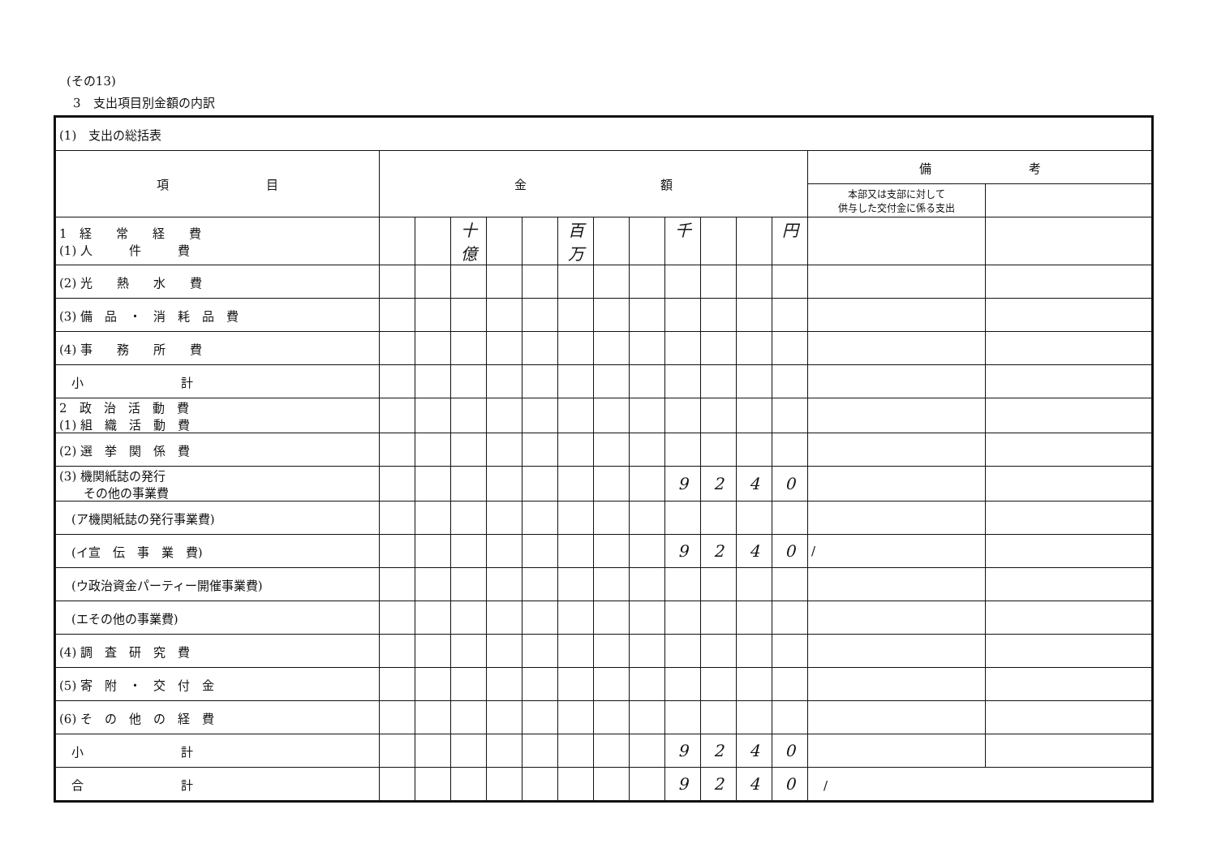(その13)
3　支出項目別金額の内訳
| (1) 支出の総括表 | | | | | | | | | | | | | | |
| 項 目 | 金 額 | | | | | | | | | | | | 備 考 | |
| | | | | | | | | | | | | | 本部又は支部に対して 供与した交付金に係る支出 | |
| 1 経 常 経 費 (1) 人 件 費 | | | 十億 | | | 百万 | | | 千 | | | 円 | | |
| (2) 光 熱 水 費 | | | | | | | | | | | | | | |
| (3) 備 品 ・ 消 耗 品 費 | | | | | | | | | | | | | | |
| (4) 事 務 所 費 | | | | | | | | | | | | | | |
| 小 計 | | | | | | | | | | | | | | |
| 2 政 治 活 動 費 (1) 組 織 活 動 費 | | | | | | | | | | | | | | |
| (2) 選 挙 関 係 費 | | | | | | | | | | | | | | |
| (3) 機関紙誌の発行 その他の事業費 | | | | | | | | | 9 | 2 | 4 | 0 | | |
| (ア機関紙誌の発行事業費) | | | | | | | | | | | | | | |
| (イ宣 伝 事 業 費) | | | | | | | | | 9 | 2 | 4 | 0 | / | |
| (ウ政治資金パーティー開催事業費) | | | | | | | | | | | | | | |
| (エその他の事業費) | | | | | | | | | | | | | | |
| (4) 調 査 研 究 費 | | | | | | | | | | | | | | |
| (5) 寄 附 ・ 交 付 金 | | | | | | | | | | | | | | |
| (6) そ の 他 の 経 費 | | | | | | | | | | | | | | |
| 小 計 | | | | | | | | | 9 | 2 | 4 | 0 | | |
| 合 計 | | | | | | | | | 9 | 2 | 4 | 0 | / | |